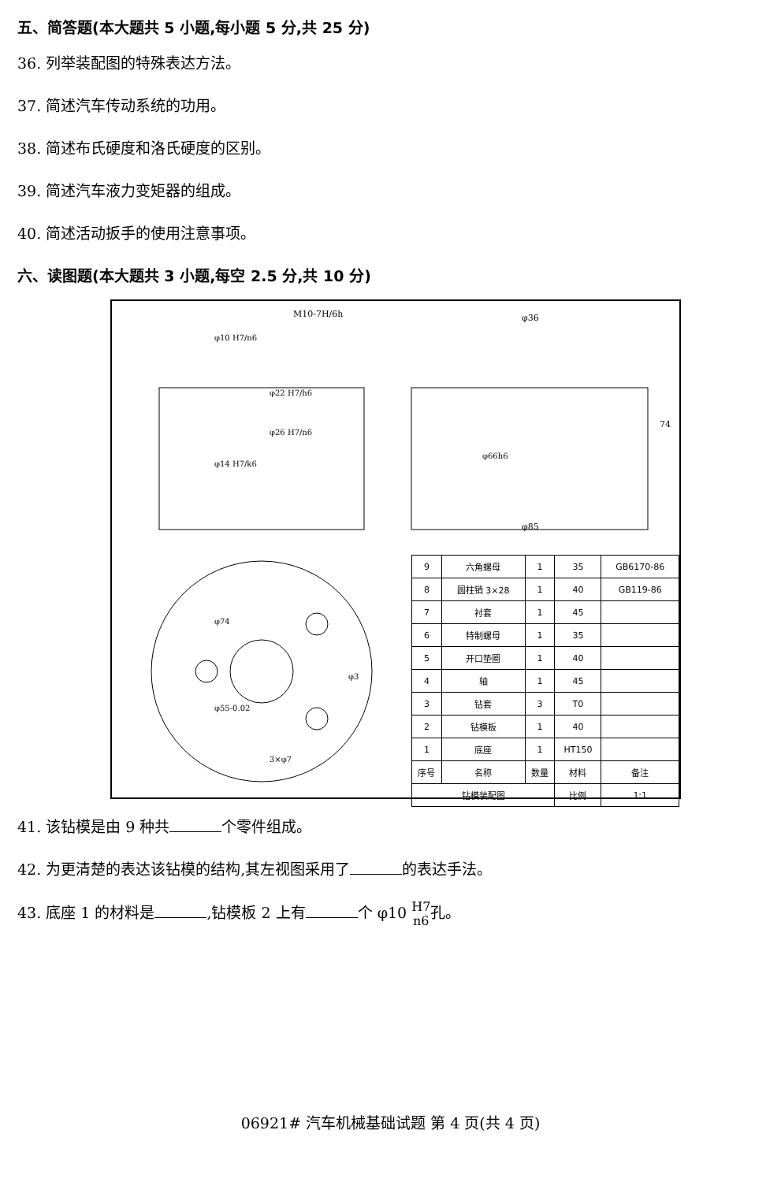五、简答题(本大题共 5 小题,每小题 5 分,共 25 分)
36. 列举装配图的特殊表达方法。
37. 简述汽车传动系统的功用。
38. 简述布氏硬度和洛氏硬度的区别。
39. 简述汽车液力变矩器的组成。
40. 简述活动扳手的使用注意事项。
六、读图题(本大题共 3 小题,每空 2.5 分,共 10 分)
M10-7H/6h
φ36
φ85
74
φ66h6
φ22 H7/h6
φ26 H7/n6
φ14 H7/k6
φ10 H7/n6
φ74
φ55-0.02
φ3
3×φ7
| 9 | 六角螺母 | 1 | 35 | GB6170-86 |
| 8 | 圆柱销 3×28 | 1 | 40 | GB119-86 |
| 7 | 衬套 | 1 | 45 | |
| 6 | 特制螺母 | 1 | 35 | |
| 5 | 开口垫圈 | 1 | 40 | |
| 4 | 轴 | 1 | 45 | |
| 3 | 钻套 | 3 | T0 | |
| 2 | 钻模板 | 1 | 40 | |
| 1 | 底座 | 1 | HT150 | |
| 序号 | 名称 | 数量 | 材料 | 备注 |
| 钻模装配图 | | | 比例 | 1:1 |
41. 该钻模是由 9 种共 个零件组成。
42. 为更清楚的表达该钻模的结构,其左视图采用了 的表达手法。
43. 底座 1 的材料是 ,钻模板 2 上有 个 φ10 H7
n6孔。
06921# 汽车机械基础试题 第 4 页(共 4 页)